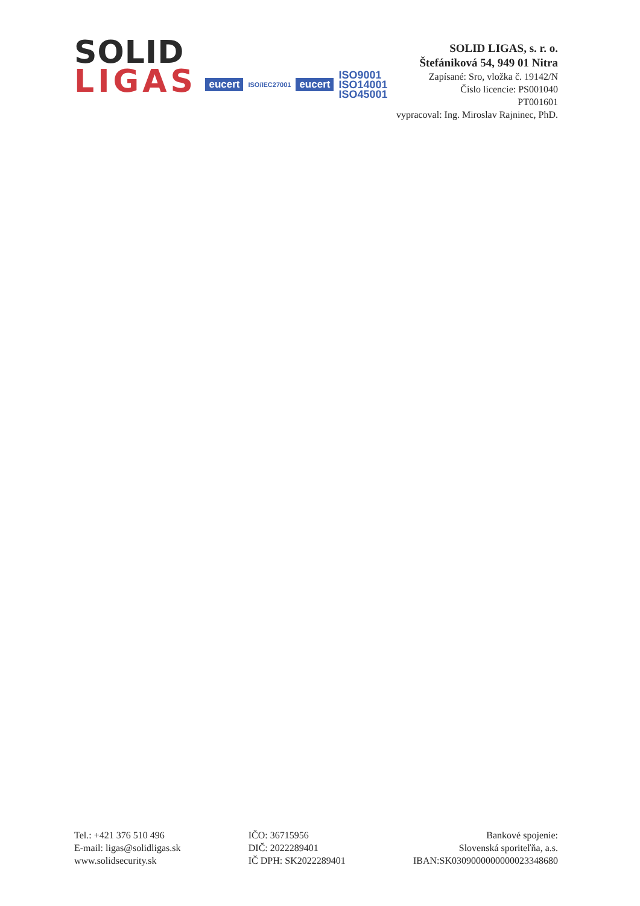SOLID
LIGAS
eucert ISO/IEC27001 eucert ISO9001
ISO14001
ISO45001
SOLID LIGAS, s. r. o.
Štefániková 54, 949 01 Nitra
Zapísané: Sro, vložka č. 19142/N
Číslo licencie: PS001040
PT001601
vypracoval: Ing. Miroslav Rajninec, PhD.
Tel.: +421 376 510 496
E-mail: ligas@solidligas.sk
www.solidsecurity.sk
IČO: 36715956
DIČ: 2022289401
IČ DPH: SK2022289401
Bankové spojenie:
Slovenská sporiteľňa, a.s.
IBAN:SK0309000000000023348680